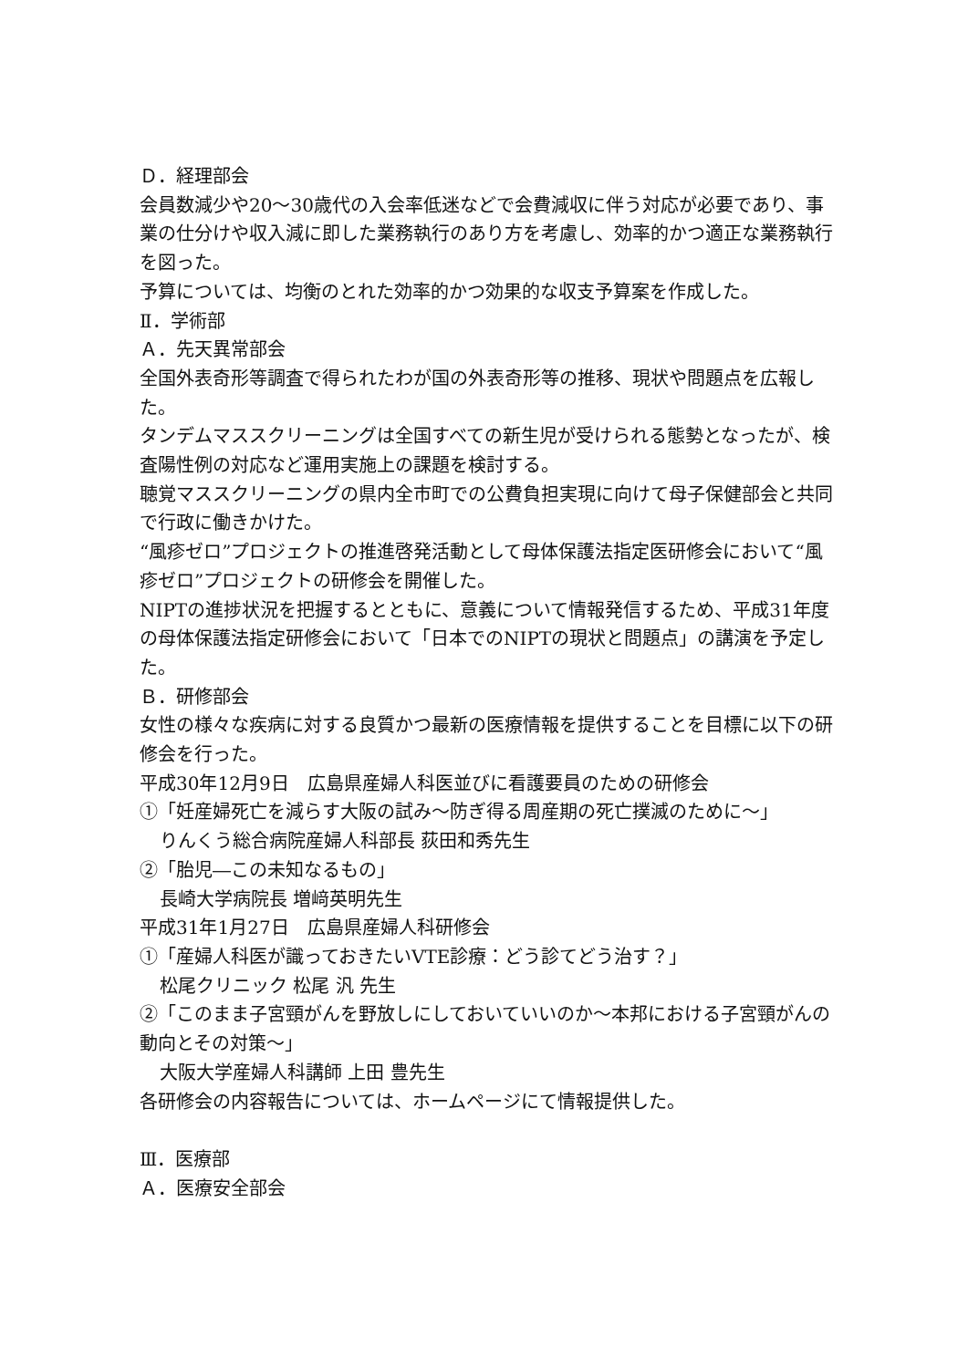Ｄ．経理部会
会員数減少や20～30歳代の入会率低迷などで会費減収に伴う対応が必要であり、事業の仕分けや収入減に即した業務執行のあり方を考慮し、効率的かつ適正な業務執行を図った。
予算については、均衡のとれた効率的かつ効果的な収支予算案を作成した。
Ⅱ．学術部
Ａ．先天異常部会
全国外表奇形等調査で得られたわが国の外表奇形等の推移、現状や問題点を広報した。
タンデムマススクリーニングは全国すべての新生児が受けられる態勢となったが、検査陽性例の対応など運用実施上の課題を検討する。
聴覚マススクリーニングの県内全市町での公費負担実現に向けて母子保健部会と共同で行政に働きかけた。
“風疹ゼロ”プロジェクトの推進啓発活動として母体保護法指定医研修会において“風疹ゼロ”プロジェクトの研修会を開催した。
NIPTの進捗状況を把握するとともに、意義について情報発信するため、平成31年度の母体保護法指定研修会において「日本でのNIPTの現状と問題点」の講演を予定した。
Ｂ．研修部会
女性の様々な疾病に対する良質かつ最新の医療情報を提供することを目標に以下の研修会を行った。
平成30年12月9日　広島県産婦人科医並びに看護要員のための研修会
①「妊産婦死亡を減らす大阪の試み～防ぎ得る周産期の死亡撲滅のために～」
りんくう総合病院産婦人科部長 荻田和秀先生
②「胎児―この未知なるもの」
長崎大学病院長 増﨑英明先生
平成31年1月27日　広島県産婦人科研修会
①「産婦人科医が識っておきたいVTE診療：どう診てどう治す？」
松尾クリニック 松尾 汎 先生
②「このまま子宮頸がんを野放しにしておいていいのか～本邦における子宮頸がんの動向とその対策～」
大阪大学産婦人科講師 上田 豊先生
各研修会の内容報告については、ホームページにて情報提供した。
Ⅲ．医療部
Ａ．医療安全部会